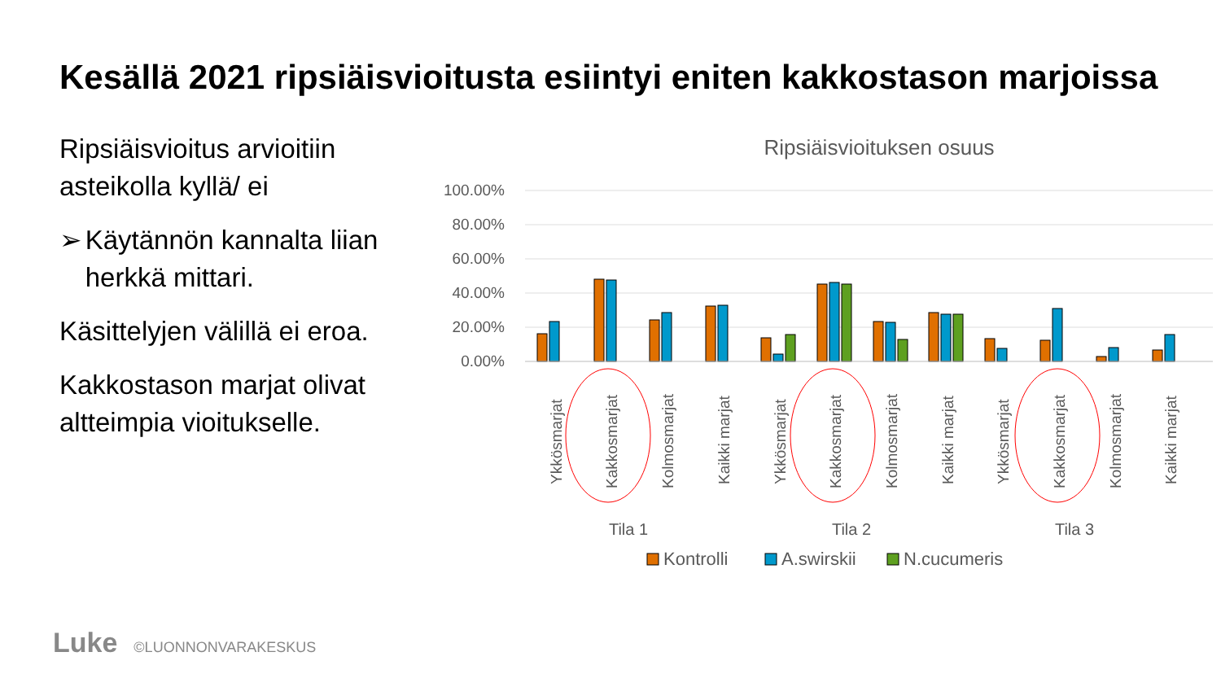Kesällä 2021 ripsiäisvioitusta esiintyi eniten kakkostason marjoissa
Ripsiäisvioitus arvioitiin asteikolla kyllä/ ei
➢ Käytännön kannalta liian herkkä mittari.
Käsittelyjen välillä ei eroa.
Kakkostason marjat olivat altteimpia vioitukselle.
Ripsiäisvioituksen osuus
100.00%
80.00%
60.00%
40.00%
20.00%
0.00%
Ykkösmarjat
Kakkosmarjat
Kolmosmarjat
Kaikki marjat
Ykkösmarjat
Kakkosmarjat
Kolmosmarjat
Kaikki marjat
Ykkösmarjat
Kakkosmarjat
Kolmosmarjat
Kaikki marjat
Tila 1
Tila 2
Tila 3
Kontrolli
A.swirskii
N.cucumeris
Luke ©LUONNONVARAKESKUS